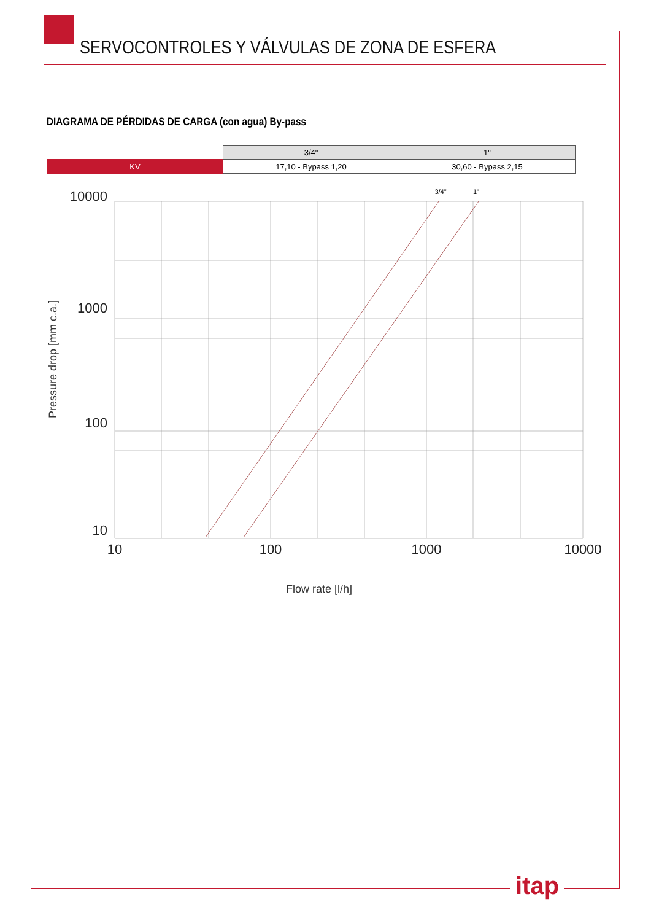SERVOCONTROLES Y VÁLVULAS DE ZONA DE ESFERA
DIAGRAMA DE PÉRDIDAS DE CARGA (con agua) By-pass
| | 3/4" | 1" |
| KV | 17,10 - Bypass 1,20 | 30,60 - Bypass 2,15 |
10000
1000
100
10
10
100
1000
10000
3/4"
1"
Flow rate [l/h]
Pressure drop [mm c.a.]
itap